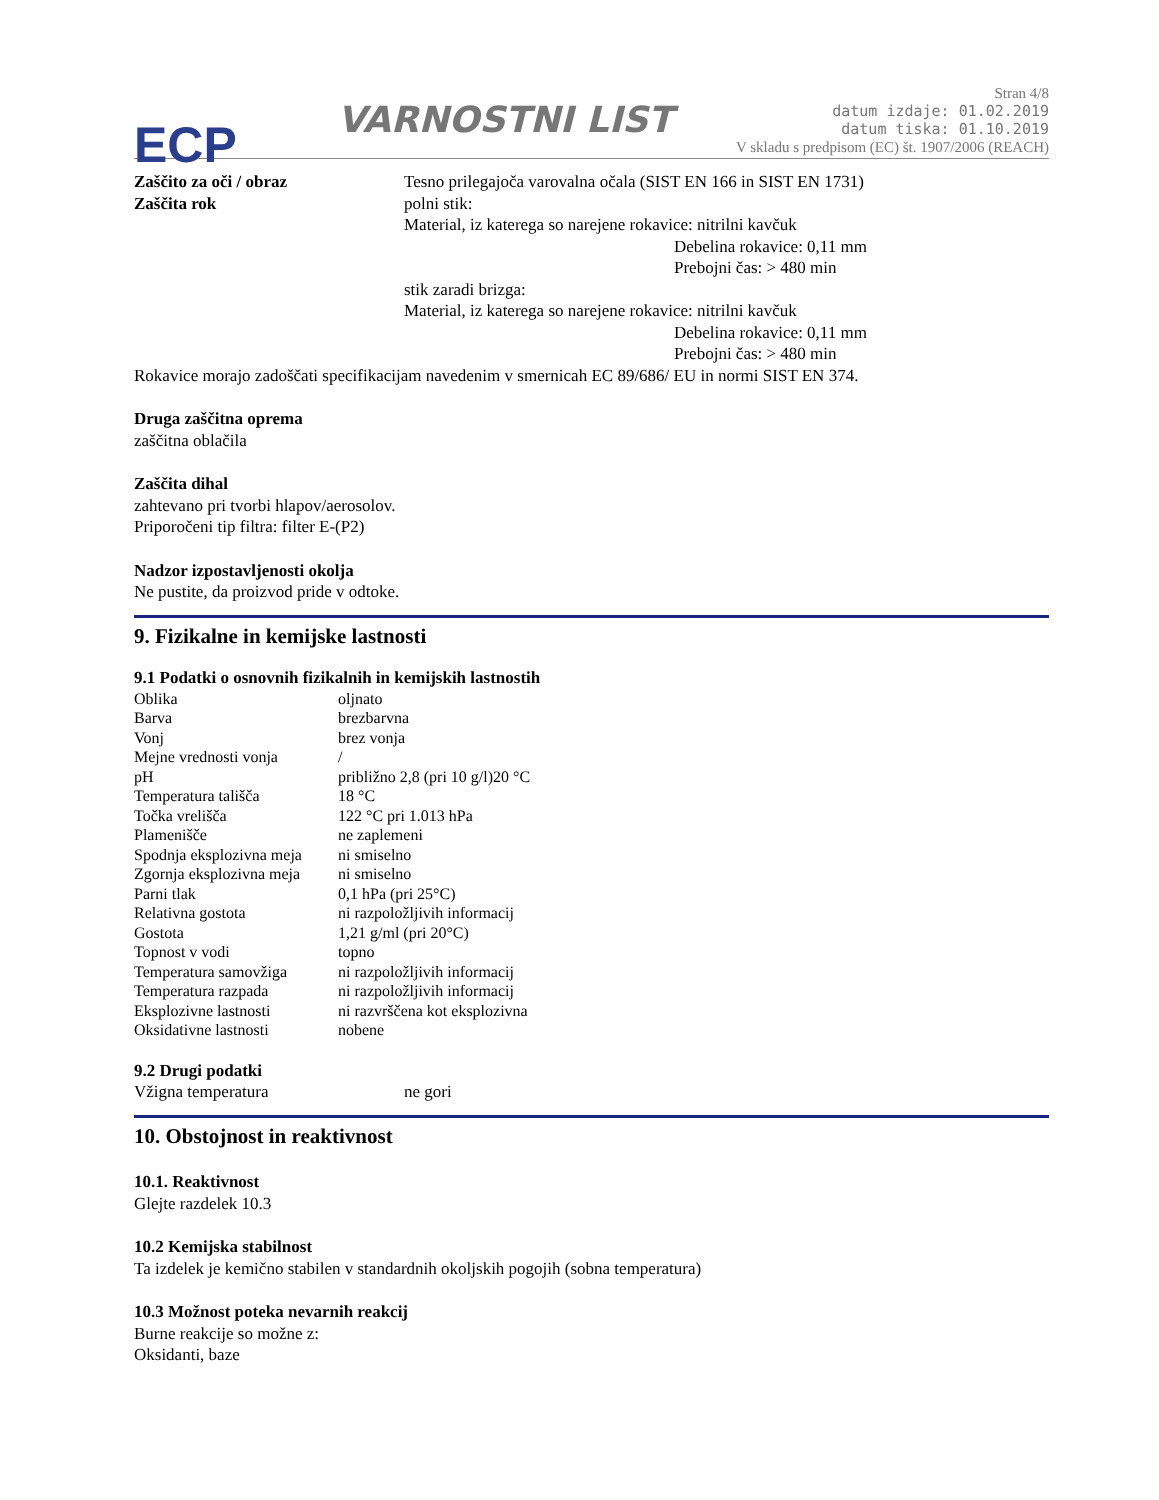ECP
VARNOSTNI LIST
Stran 4/8
datum izdaje: 01.02.2019
datum tiska: 01.10.2019
V skladu s predpisom (EC) št. 1907/2006 (REACH)
Zaščito za oči / obraz Tesno prilegajoča varovalna očala (SIST EN 166 in SIST EN 1731)
Zaščita rok polni stik:
Material, iz katerega so narejene rokavice: nitrilni kavčuk
Debelina rokavice: 0,11 mm
Prebojni čas: > 480 min
stik zaradi brizga:
Material, iz katerega so narejene rokavice: nitrilni kavčuk
Debelina rokavice: 0,11 mm
Prebojni čas: > 480 min
Rokavice morajo zadoščati specifikacijam navedenim v smernicah EC 89/686/ EU in normi SIST EN 374.
Druga zaščitna oprema
zaščitna oblačila
Zaščita dihal
zahtevano pri tvorbi hlapov/aerosolov.
Priporočeni tip filtra: filter E-(P2)
Nadzor izpostavljenosti okolja
Ne pustite, da proizvod pride v odtoke.
9. Fizikalne in kemijske lastnosti
9.1 Podatki o osnovnih fizikalnih in kemijskih lastnostih
| Oblika | oljnato |
| Barva | brezbarvna |
| Vonj | brez vonja |
| Mejne vrednosti vonja | / |
| pH | približno 2,8 (pri 10 g/l)20 °C |
| Temperatura tališča | 18 °C |
| Točka vrelišča | 122 °C pri 1.013 hPa |
| Plamenišče | ne zaplemeni |
| Spodnja eksplozivna meja | ni smiselno |
| Zgornja eksplozivna meja | ni smiselno |
| Parni tlak | 0,1 hPa (pri 25°C) |
| Relativna gostota | ni razpoložljivih informacij |
| Gostota | 1,21 g/ml (pri 20°C) |
| Topnost v vodi | topno |
| Temperatura samovžiga | ni razpoložljivih informacij |
| Temperatura razpada | ni razpoložljivih informacij |
| Eksplozivne lastnosti | ni razvrščena kot eksplozivna |
| Oksidativne lastnosti | nobene |
9.2 Drugi podatki
Vžigna temperatura ne gori
10. Obstojnost in reaktivnost
10.1. Reaktivnost
Glejte razdelek 10.3
10.2 Kemijska stabilnost
Ta izdelek je kemično stabilen v standardnih okoljskih pogojih (sobna temperatura)
10.3 Možnost poteka nevarnih reakcij
Burne reakcije so možne z:
Oksidanti, baze